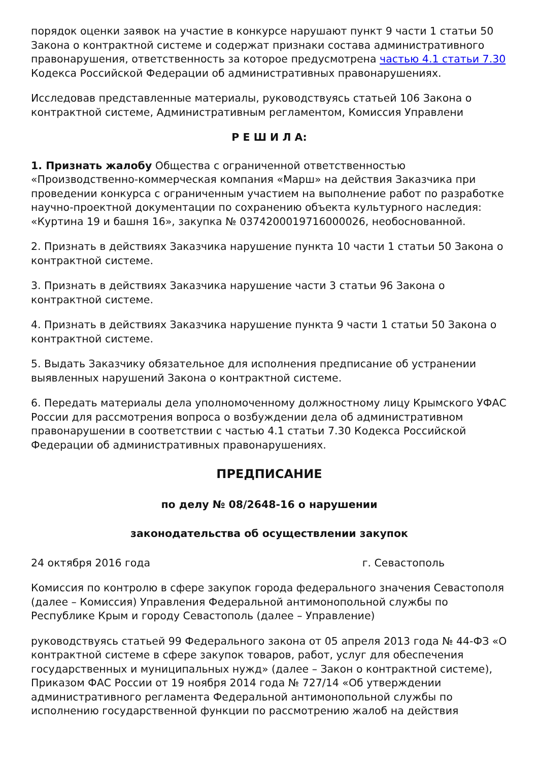порядок оценки заявок на участие в конкурсе нарушают пункт 9 части 1 статьи 50 Закона о контрактной системе и содержат признаки состава административного правонарушения, ответственность за которое предусмотрена частью 4.1 статьи 7.30 Кодекса Российской Федерации об административных правонарушениях.
Исследовав представленные материалы, руководствуясь статьей 106 Закона о контрактной системе, Административным регламентом, Комиссия Управлени
Р Е Ш И Л А:
1. Признать жалобу Общества с ограниченной ответственностью «Производственно-коммерческая компания «Марш» на действия Заказчика при проведении конкурса с ограниченным участием на выполнение работ по разработке научно-проектной документации по сохранению объекта культурного наследия: «Куртина 19 и башня 16», закупка № 0374200019716000026, необоснованной.
2. Признать в действиях Заказчика нарушение пункта 10 части 1 статьи 50 Закона о контрактной системе.
3. Признать в действиях Заказчика нарушение части 3 статьи 96 Закона о контрактной системе.
4. Признать в действиях Заказчика нарушение пункта 9 части 1 статьи 50 Закона о контрактной системе.
5. Выдать Заказчику обязательное для исполнения предписание об устранении выявленных нарушений Закона о контрактной системе.
6. Передать материалы дела уполномоченному должностному лицу Крымского УФАС России для рассмотрения вопроса о возбуждении дела об административном правонарушении в соответствии с частью 4.1 статьи 7.30 Кодекса Российской Федерации об административных правонарушениях.
ПРЕДПИСАНИЕ
по делу № 08/2648-16 о нарушении
законодательства об осуществлении закупок
24 октября 2016 года г. Севастополь
Комиссия по контролю в сфере закупок города федерального значения Севастополя (далее – Комиссия) Управления Федеральной антимонопольной службы по Республике Крым и городу Севастополь (далее – Управление)
руководствуясь статьей 99 Федерального закона от 05 апреля 2013 года № 44-ФЗ «О контрактной системе в сфере закупок товаров, работ, услуг для обеспечения государственных и муниципальных нужд» (далее – Закон о контрактной системе), Приказом ФАС России от 19 ноября 2014 года № 727/14 «Об утверждении административного регламента Федеральной антимонопольной службы по исполнению государственной функции по рассмотрению жалоб на действия